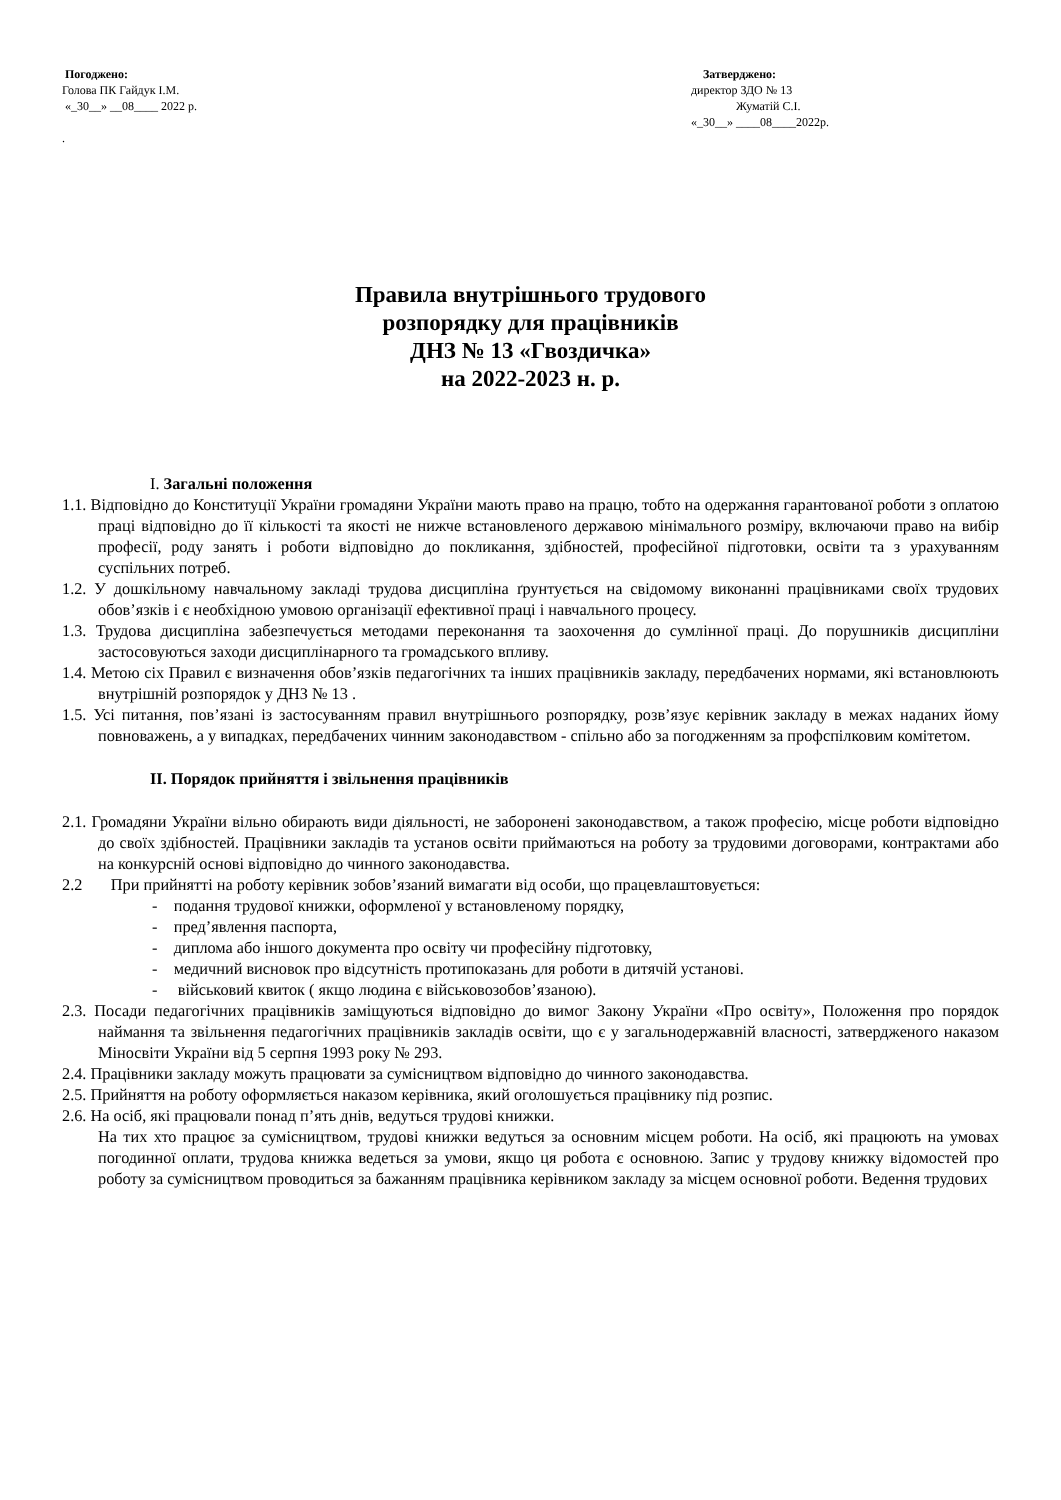Погоджено:
Голова ПК Гайдук І.М.
«_30__» __08____ 2022 р.
.
Затверджено:
директор ЗДО № 13
Жуматій С.І.
«_30__» ____08____2022р.
Правила внутрішнього трудового
розпорядку для працівників
ДНЗ № 13 «Гвоздичка»
на 2022-2023 н. р.
I. Загальні положення
1.1. Відповідно до Конституції України громадяни України мають право на працю, тобто на одержання гарантованої роботи з оплатою праці відповідно до її кількості та якості не нижче встановленого державою мінімального розміру, включаючи право на вибір професії, роду занять і роботи відповідно до покликання, здібностей, професійної підготовки, освіти та з урахуванням суспільних потреб.
1.2. У дошкільному навчальному закладі трудова дисципліна ґрунтується на свідомому виконанні працівниками своїх трудових обов’язків і є необхідною умовою організації ефективної праці і навчального процесу.
1.3. Трудова дисципліна забезпечується методами переконання та заохочення до сумлінної праці. До порушників дисципліни застосовуються заходи дисциплінарного та громадського впливу.
1.4. Метою сіх Правил є визначення обов’язків педагогічних та інших працівників закладу, передбачених нормами, які встановлюють внутрішній розпорядок у ДНЗ № 13 .
1.5. Усі питання, пов’язані із застосуванням правил внутрішнього розпорядку, розв’язує керівник закладу в межах наданих йому повноважень, а у випадках, передбачених чинним законодавством - спільно або за погодженням за профспілковим комітетом.
II. Порядок прийняття і звільнення працівників
2.1. Громадяни України вільно обирають види діяльності, не заборонені законодавством, а також професію, місце роботи відповідно до своїх здібностей. Працівники закладів та установ освіти приймаються на роботу за трудовими договорами, контрактами або на конкурсній основі відповідно до чинного законодавства.
2.2 При прийнятті на роботу керівник зобов’язаний вимагати від особи, що працевлаштовується:
- подання трудової книжки, оформленої у встановленому порядку,
- пред’явлення паспорта,
- диплома або іншого документа про освіту чи професійну підготовку,
- медичний висновок про відсутність протипоказань для роботи в дитячій установі.
- військовий квиток ( якщо людина є військовозобов’язаною).
2.3. Посади педагогічних працівників заміщуються відповідно до вимог Закону України «Про освіту», Положення про порядок наймання та звільнення педагогічних працівників закладів освіти, що є у загальнодержавній власності, затвердженого наказом Міносвіти України від 5 серпня 1993 року № 293.
2.4. Працівники закладу можуть працювати за сумісництвом відповідно до чинного законодавства.
2.5. Прийняття на роботу оформляється наказом керівника, який оголошується працівнику під розпис.
2.6. На осіб, які працювали понад п’ять днів, ведуться трудові книжки.
На тих хто працює за сумісництвом, трудові книжки ведуться за основним місцем роботи. На осіб, які працюють на умовах погодинної оплати, трудова книжка ведеться за умови, якщо ця робота є основною. Запис у трудову книжку відомостей про роботу за сумісництвом проводиться за бажанням працівника керівником закладу за місцем основної роботи. Ведення трудових